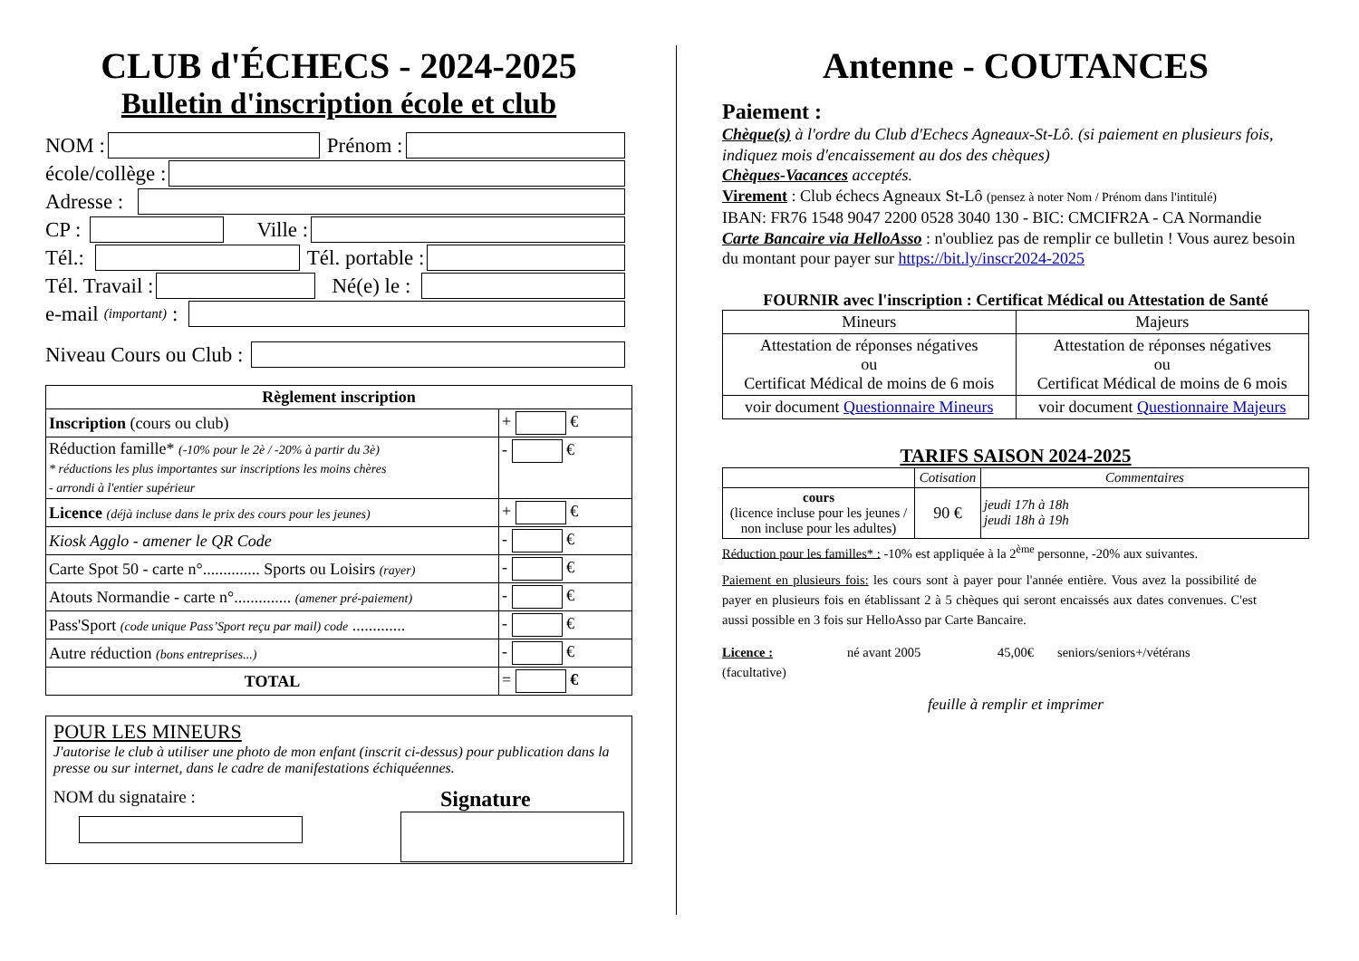CLUB d'ÉCHECS - 2024-2025
Bulletin d'inscription école et club
NOM :
Prénom :
école/collège :
Adresse :
CP :
Ville :
Tél.:
Tél. portable :
Tél. Travail :
Né(e) le :
e-mail (important) :
Niveau Cours ou Club :
| Règlement inscription | |
| --- | --- |
| Inscription (cours ou club) | + € |
| Réduction famille* (-10% pour le 2è / -20% à partir du 3è) * réductions les plus importantes sur inscriptions les moins chères - arrondi à l'entier supérieur | - € |
| Licence (déjà incluse dans le prix des cours pour les jeunes) | + € |
| Kiosk Agglo - amener le QR Code | - € |
| Carte Spot 50 - carte n°.............. Sports ou Loisirs (rayer) | - € |
| Atouts Normandie - carte n°.............. (amener pré-paiement) | - € |
| Pass'Sport (code unique Pass’Sport reçu par mail) code ............. | - € |
| Autre réduction (bons entreprises...) | - € |
| TOTAL | = € |
POUR LES MINEURS
J'autorise le club à utiliser une photo de mon enfant (inscrit ci-dessus) pour publication dans la presse ou sur internet, dans le cadre de manifestations échiquéennes.
NOM du signataire :
Signature
Antenne - COUTANCES
Paiement :
Chèque(s) à l'ordre du Club d'Echecs Agneaux-St-Lô. (si paiement en plusieurs fois, indiquez mois d'encaissement au dos des chèques)
Chèques-Vacances acceptés.
Virement : Club échecs Agneaux St-Lô (pensez à noter Nom / Prénom dans l'intitulé)
IBAN: FR76 1548 9047 2200 0528 3040 130 - BIC: CMCIFR2A - CA Normandie
Carte Bancaire via HelloAsso : n'oubliez pas de remplir ce bulletin ! Vous aurez besoin du montant pour payer sur https://bit.ly/inscr2024-2025
FOURNIR avec l'inscription : Certificat Médical ou Attestation de Santé
| Mineurs | Majeurs |
| Attestation de réponses négatives ou Certificat Médical de moins de 6 mois | Attestation de réponses négatives ou Certificat Médical de moins de 6 mois |
| voir document Questionnaire Mineurs | voir document Questionnaire Majeurs |
TARIFS SAISON 2024-2025
| | Cotisation | Commentaires |
| cours (licence incluse pour les jeunes / non incluse pour les adultes) | 90 € | jeudi 17h à 18h jeudi 18h à 19h |
Réduction pour les familles* : -10% est appliquée à la 2<sup>ème</sup> personne, -20% aux suivantes.
Paiement en plusieurs fois: les cours sont à payer pour l'année entière. Vous avez la possibilité de payer en plusieurs fois en établissant 2 à 5 chèques qui seront encaissés aux dates convenues. C'est aussi possible en 3 fois sur HelloAsso par Carte Bancaire.
Licence :
(facultative) né avant 2005 45,00€ seniors/seniors+/vétérans
feuille à remplir et imprimer